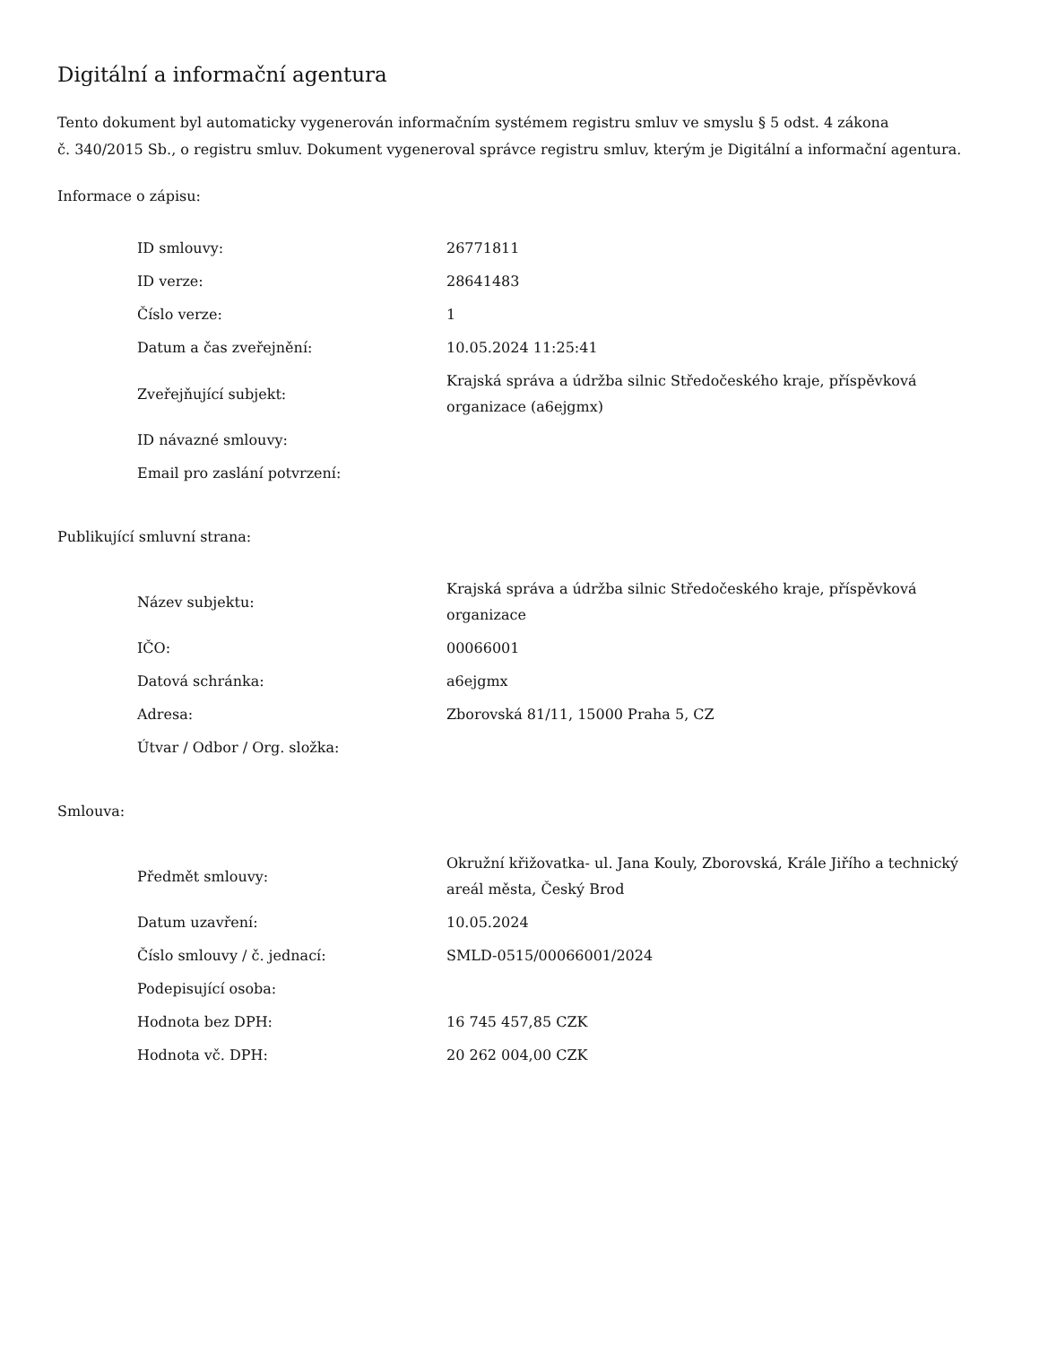Digitální a informační agentura
Tento dokument byl automaticky vygenerován informačním systémem registru smluv ve smyslu § 5 odst. 4 zákona
č. 340/2015 Sb., o registru smluv. Dokument vygeneroval správce registru smluv, kterým je Digitální a informační agentura.
Informace o zápisu:
| ID smlouvy: | 26771811 |
| ID verze: | 28641483 |
| Číslo verze: | 1 |
| Datum a čas zveřejnění: | 10.05.2024 11:25:41 |
| Zveřejňující subjekt: | Krajská správa a údržba silnic Středočeského kraje, příspěvková organizace (a6ejgmx) |
| ID návazné smlouvy: | |
| Email pro zaslání potvrzení: | |
Publikující smluvní strana:
| Název subjektu: | Krajská správa a údržba silnic Středočeského kraje, příspěvková organizace |
| IČO: | 00066001 |
| Datová schránka: | a6ejgmx |
| Adresa: | Zborovská 81/11, 15000 Praha 5, CZ |
| Útvar / Odbor / Org. složka: | |
Smlouva:
| Předmět smlouvy: | Okružní křižovatka- ul. Jana Kouly, Zborovská, Krále Jiřího a technický areál města, Český Brod |
| Datum uzavření: | 10.05.2024 |
| Číslo smlouvy / č. jednací: | SMLD-0515/00066001/2024 |
| Podepisující osoba: | |
| Hodnota bez DPH: | 16 745 457,85 CZK |
| Hodnota vč. DPH: | 20 262 004,00 CZK |